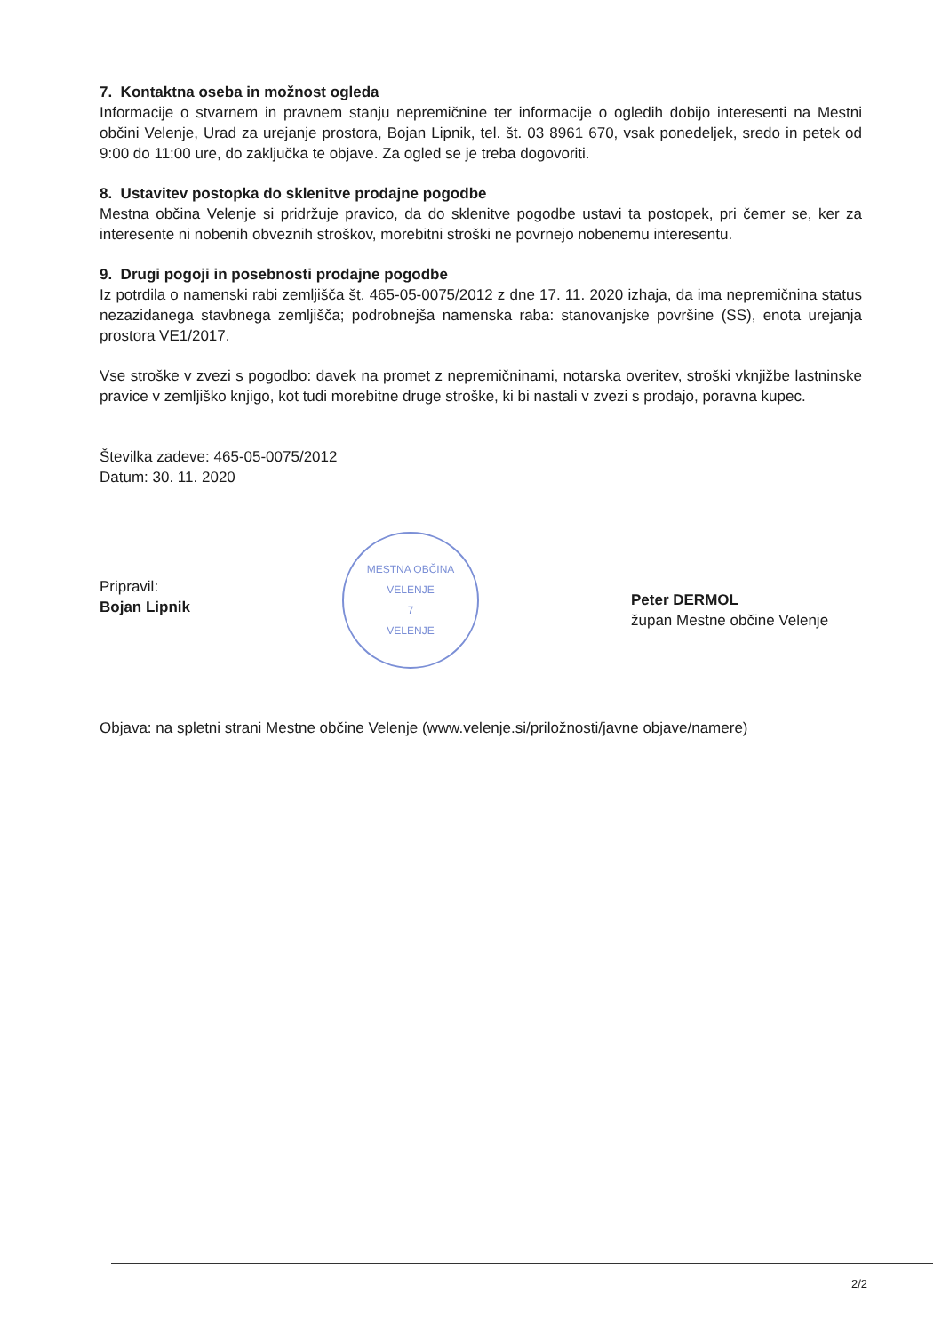7. Kontaktna oseba in možnost ogleda
Informacije o stvarnem in pravnem stanju nepremičnine ter informacije o ogledih dobijo interesenti na Mestni občini Velenje, Urad za urejanje prostora, Bojan Lipnik, tel. št. 03 8961 670, vsak ponedeljek, sredo in petek od 9:00 do 11:00 ure, do zaključka te objave. Za ogled se je treba dogovoriti.
8. Ustavitev postopka do sklenitve prodajne pogodbe
Mestna občina Velenje si pridržuje pravico, da do sklenitve pogodbe ustavi ta postopek, pri čemer se, ker za interesente ni nobenih obveznih stroškov, morebitni stroški ne povrnejo nobenemu interesentu.
9. Drugi pogoji in posebnosti prodajne pogodbe
Iz potrdila o namenski rabi zemljišča št. 465-05-0075/2012 z dne 17. 11. 2020 izhaja, da ima nepremičnina status nezazidanega stavbnega zemljišča; podrobnejša namenska raba: stanovanjske površine (SS), enota urejanja prostora VE1/2017.
Vse stroške v zvezi s pogodbo: davek na promet z nepremičninami, notarska overitev, stroški vknjižbe lastninske pravice v zemljiško knjigo, kot tudi morebitne druge stroške, ki bi nastali v zvezi s prodajo, poravna kupec.
Številka zadeve: 465-05-0075/2012
Datum: 30. 11. 2020
Pripravil:
Bojan Lipnik
MESTNA OBČINA VELENJE
7
VELENJE
Peter DERMOL
župan Mestne občine Velenje
Objava: na spletni strani Mestne občine Velenje (www.velenje.si/priložnosti/javne objave/namere)
2/2